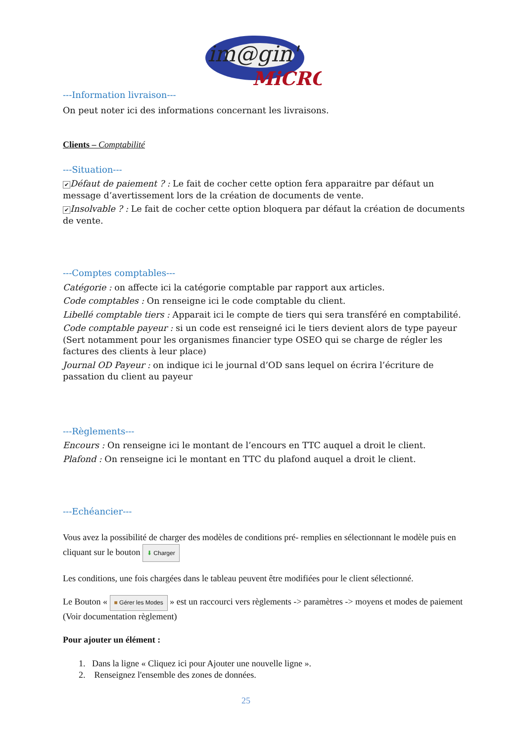im@gin'
MiCRO
---Information livraison---
On peut noter ici des informations concernant les livraisons.
Clients – Comptabilité
---Situation---
✔ Défaut de paiement ? : Le fait de cocher cette option fera apparaitre par défaut un message d’avertissement lors de la création de documents de vente.
✔ Insolvable ? : Le fait de cocher cette option bloquera par défaut la création de documents de vente.
---Comptes comptables---
Catégorie : on affecte ici la catégorie comptable par rapport aux articles.
Code comptables : On renseigne ici le code comptable du client.
Libellé comptable tiers : Apparait ici le compte de tiers qui sera transféré en comptabilité.
Code comptable payeur : si un code est renseigné ici le tiers devient alors de type payeur (Sert notamment pour les organismes financier type OSEO qui se charge de régler les factures des clients à leur place)
Journal OD Payeur : on indique ici le journal d’OD sans lequel on écrira l’écriture de passation du client au payeur
---Règlements---
Encours : On renseigne ici le montant de l’encours en TTC auquel a droit le client.
Plafond : On renseigne ici le montant en TTC du plafond auquel a droit le client.
---Echéancier---
Vous avez la possibilité de charger des modèles de conditions pré- remplies en sélectionnant le modèle puis en cliquant sur le bouton ⬇ Charger
Les conditions, une fois chargées dans le tableau peuvent être modifiées pour le client sélectionné.
Le Bouton « ■ Gérer les Modes » est un raccourci vers règlements -> paramètres -> moyens et modes de paiement (Voir documentation règlement)
Pour ajouter un élément :
1. Dans la ligne « Cliquez ici pour Ajouter une nouvelle ligne ».
2. Renseignez l'ensemble des zones de données.
25